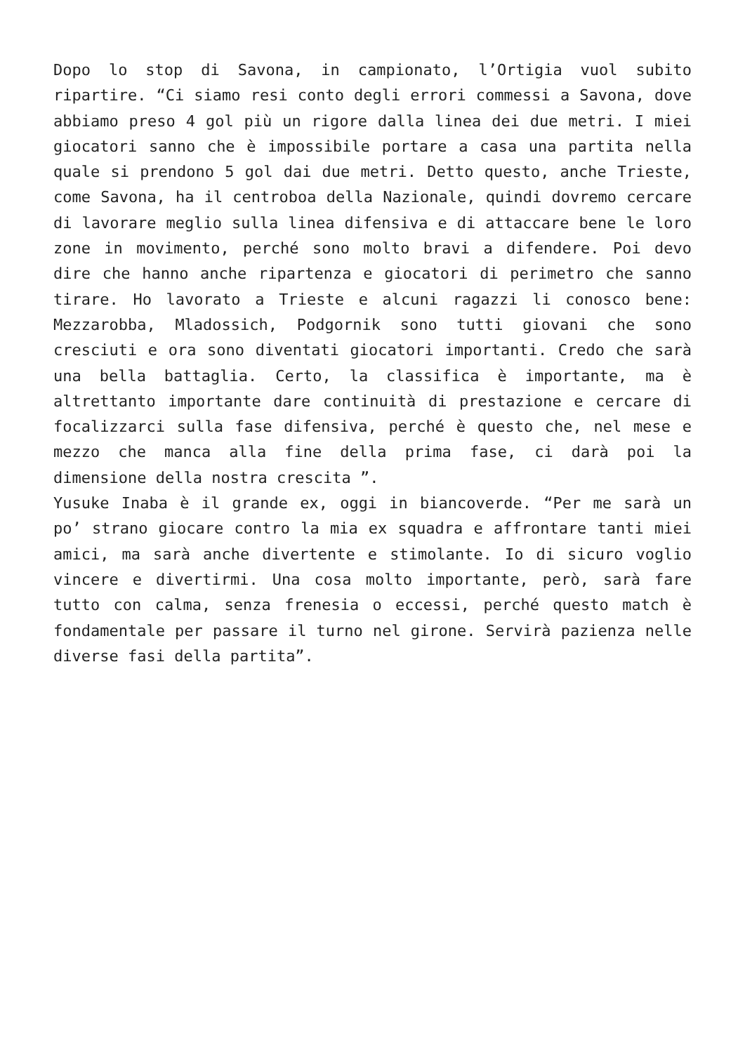Dopo lo stop di Savona, in campionato, l’Ortigia vuol subito ripartire. “Ci siamo resi conto degli errori commessi a Savona, dove abbiamo preso 4 gol più un rigore dalla linea dei due metri. I miei giocatori sanno che è impossibile portare a casa una partita nella quale si prendono 5 gol dai due metri. Detto questo, anche Trieste, come Savona, ha il centroboa della Nazionale, quindi dovremo cercare di lavorare meglio sulla linea difensiva e di attaccare bene le loro zone in movimento, perché sono molto bravi a difendere. Poi devo dire che hanno anche ripartenza e giocatori di perimetro che sanno tirare. Ho lavorato a Trieste e alcuni ragazzi li conosco bene: Mezzarobba, Mladossich, Podgornik sono tutti giovani che sono cresciuti e ora sono diventati giocatori importanti. Credo che sarà una bella battaglia. Certo, la classifica è importante, ma è altrettanto importante dare continuità di prestazione e cercare di focalizzarci sulla fase difensiva, perché è questo che, nel mese e mezzo che manca alla fine della prima fase, ci darà poi la dimensione della nostra crescita ”.
Yusuke Inaba è il grande ex, oggi in biancoverde. “Per me sarà un po’ strano giocare contro la mia ex squadra e affrontare tanti miei amici, ma sarà anche divertente e stimolante. Io di sicuro voglio vincere e divertirmi. Una cosa molto importante, però, sarà fare tutto con calma, senza frenesia o eccessi, perché questo match è fondamentale per passare il turno nel girone. Servirà pazienza nelle diverse fasi della partita”.